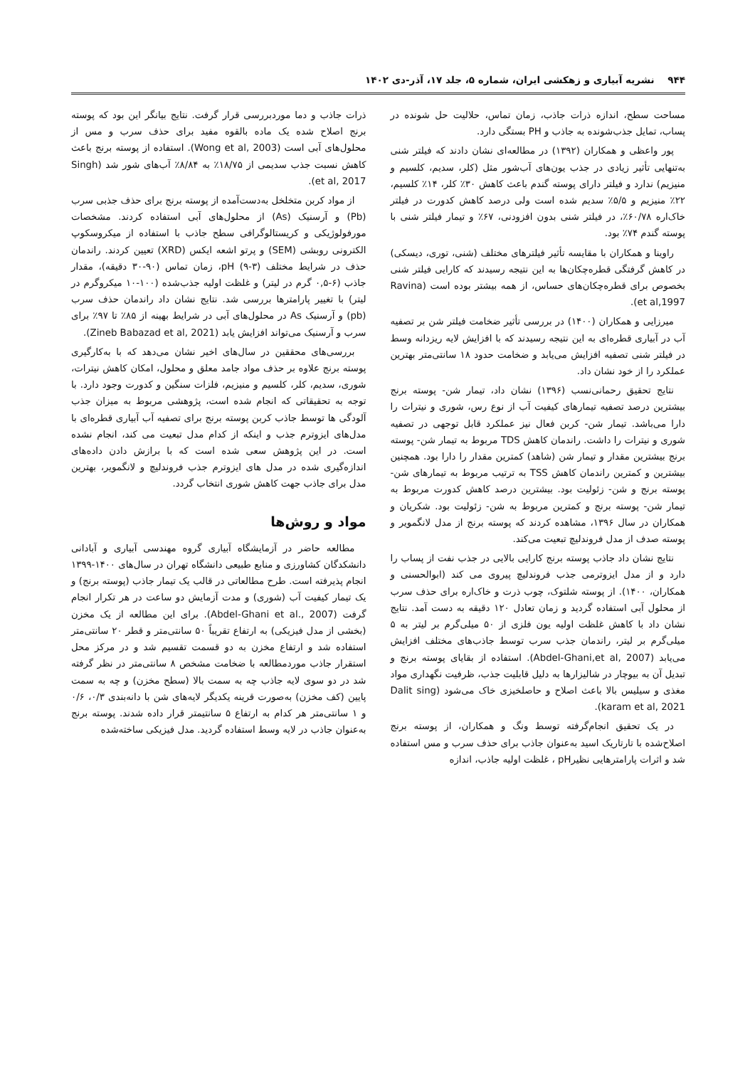۹۴۴ نشریه آبیاری و زهکشی ایران، شماره ۵، جلد ۱۷، آذر-دی ۱۴۰۲
مساحت سطح، اندازه ذرات جاذب، زمان تماس، حلالیت حل شونده در پساب، تمایل جذب‌شونده به جاذب و PH بستگی دارد.
پور واعظی و همکاران (۱۳۹۲) در مطالعه‌ای نشان دادند که فیلتر شنی به‌تنهایی تأثیر زیادی در جذب یون‌های آب‌شور مثل (کلر، سدیم، کلسیم و منیزیم) ندارد و فیلتر دارای پوسته گندم باعث کاهش ۳۰٪ کلر، ۱۴٪ کلسیم، ۲۲٪ منیزیم و ۵/۵٪ سدیم شده است ولی درصد کاهش کدورت در فیلتر خاک‌اره ۶۰/۷۸٪، در فیلتر شنی بدون افزودنی، ۶۷٪ و تیمار فیلتر شنی با پوسته گندم ۷۴٪ بود.
راوینا و همکاران با مقایسه تأثیر فیلترهای مختلف (شنی، توری، دیسکی) در کاهش گرفتگی قطره‌چکان‌ها به این نتیجه رسیدند که کارایی فیلتر شنی بخصوص برای قطره‌چکان‌های حساس، از همه بیشتر بوده است (Ravina et al,1997).
میرزایی و همکاران (۱۴۰۰) در بررسی تأثیر ضخامت فیلتر شن بر تصفیه آب در آبیاری قطره‌ای به این نتیجه رسیدند که با افزایش لایه ریزدانه وسط در فیلتر شنی تصفیه افزایش می‌یابد و ضخامت حدود ۱۸ سانتی‌متر بهترین عملکرد را از خود نشان داد.
نتایج تحقیق رحمانی‌نسب (۱۳۹۶) نشان داد، تیمار شن- پوسته برنج بیشترین درصد تصفیه تیمارهای کیفیت آب از نوع رس، شوری و نیترات را دارا می‌باشد. تیمار شن- کربن فعال نیز عملکرد قابل توجهی در تصفیه شوری و نیترات را داشت. راندمان کاهش TDS مربوط به تیمار شن- پوسته برنج بیشترین مقدار و تیمار شن (شاهد) کمترین مقدار را دارا بود. همچنین بیشترین و کمترین راندمان کاهش TSS به ترتیب مربوط به تیمارهای شن- پوسته برنج و شن- زئولیت بود. بیشترین درصد کاهش کدورت مربوط به تیمار شن- پوسته برنج و کمترین مربوط به شن- زئولیت بود. شکریان و همکاران در سال ۱۳۹۶، مشاهده کردند که پوسته برنج از مدل لانگموير و پوسته صدف از مدل فروندلیچ تبعیت می‌کند.
نتایج نشان داد جاذب پوسته برنج کارایی بالایی در جذب نفت از پساب را دارد و از مدل ایزوترمی جذب فروندلیچ پیروی می کند (ابوالحسنی و همکاران، ۱۴۰۰). از پوسته شلتوک، چوب ذرت و خاک‌اره برای حذف سرب از محلول آبی استفاده گردید و زمان تعادل ۱۲۰ دقیقه به دست آمد. نتایج نشان داد با کاهش غلظت اولیه یون فلزی از ۵۰ میلی‌گرم بر لیتر به ۵ میلی‌گرم بر لیتر، راندمان جذب سرب توسط جاذب‌های مختلف افزایش می‌یابد (Abdel-Ghani,et al, 2007). استفاده از بقایای پوسته برنج و تبدیل آن به بیوچار در شالیزارها به دلیل قابلیت جذب، ظرفیت نگهداری مواد مغذی و سیلیس بالا باعث اصلاح و حاصلخیزی خاک می‌شود (Dalit sing karam et al, 2021).
در یک تحقیق انجام‌گرفته توسط ونگ و همکاران، از پوسته برنج اصلاح‌شده با تارتاریک اسید به‌عنوان جاذب برای حذف سرب و مس استفاده شد و اثرات پارامترهایی نظیرpH ، غلظت اولیه جاذب، اندازه
ذرات جاذب و دما موردبررسی قرار گرفت. نتایج بیانگر این بود که پوسته برنج اصلاح شده یک ماده بالقوه مفید برای حذف سرب و مس از محلول‌های آبی است (Wong et al, 2003). استفاده از پوسته برنج باعث کاهش نسبت جذب سدیمی از ۱۸/۷۵٪ به ۸/۸۴٪ آب‌های شور شد (Singh et al, 2017).
از مواد کربن متخلخل به‌دست‌آمده از پوسته برنج برای حذف جذبی سرب (Pb) و آرسنیک (As) از محلول‌های آبی استفاده کردند. مشخصات مورفولوژیکی و کریستالوگرافی سطح جاذب با استفاده از میکروسکوپ الکترونی روبشی (SEM) و پرتو اشعه ایکس (XRD) تعیین کردند. راندمان حذف در شرایط مختلف pH (۹-۳)، زمان تماس (۹۰-۳۰ دقیقه)، مقدار جاذب (۶-۰,۵ گرم در لیتر) و غلظت اولیه جذب‌شده (۱۰۰-۱۰ میکروگرم در لیتر) با تغییر پارامترها بررسی شد. نتایج نشان داد راندمان حذف سرب (pb) و آرسنیک As در محلول‌های آبی در شرایط بهینه از ۸۵٪ تا ۹۷٪ برای سرب و آرسنیک می‌تواند افزایش یابد (Zineb Babazad et al, 2021).
بررسی‌های محققین در سال‌های اخیر نشان می‌دهد که با به‌کارگیری پوسته برنج علاوه بر حذف مواد جامد معلق و محلول، امکان کاهش نیترات، شوری، سدیم، کلر، کلسیم و منیزیم، فلزات سنگین و کدورت وجود دارد. با توجه به تحقیقاتی که انجام شده است، پژوهشی مربوط به میزان جذب آلودگی ها توسط جاذب کربن پوسته برنج برای تصفیه آب آبیاری قطره‌ای با مدل‌های ایزوترم جذب و اینکه از کدام مدل تبعیت می کند، انجام نشده است. در این پژوهش سعی شده است که با برازش دادن داده‌های اندازه‌گیری شده در مدل های ایزوترم جذب فروندلیچ و لانگموير، بهترین مدل برای جاذب جهت کاهش شوری انتخاب گردد.
مواد و روش‌ها
مطالعه حاضر در آزمایشگاه آبیاری گروه مهندسی آبیاری و آبادانی دانشکدگان کشاورزی و منابع طبیعی دانشگاه تهران در سال‌های ۱۴۰۰-۱۳۹۹ انجام پذیرفته است. طرح مطالعاتی در قالب یک تیمار جاذب (پوسته برنج) و یک تیمار کیفیت آب (شوری) و مدت آزمایش دو ساعت در هر تکرار انجام گرفت (Abdel-Ghani et al., 2007). برای این مطالعه از یک مخزن (بخشی از مدل فیزیکی) به ارتفاع تقریباً ۵۰ سانتی‌متر و قطر ۲۰ سانتی‌متر استفاده شد و ارتفاع مخزن به دو قسمت تقسیم شد و در مرکز محل استقرار جاذب موردمطالعه با ضخامت مشخص ۸ سانتی‌متر در نظر گرفته شد در دو سوی لایه جاذب چه به سمت بالا (سطح مخزن) و چه به سمت پایین (کف مخزن) به‌صورت قرینه یکدیگر لایه‌های شن با دانه‌بندی ۰/۳، ۰/۶ و ۱ سانتی‌متر هر کدام به ارتفاع ۵ سانتیمتر قرار داده شدند. پوسته برنج به‌عنوان جاذب در لایه وسط استفاده گردید. مدل فیزیکی ساخته‌شده